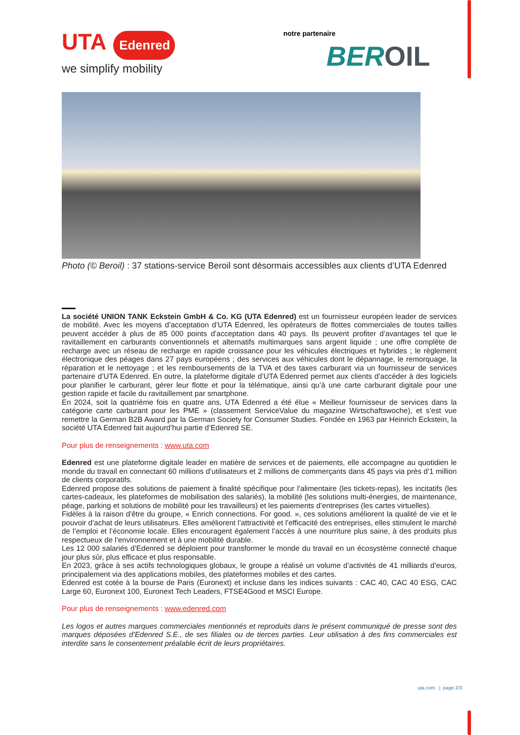UTA Edenred
we simplify mobility
notre partenaire
BEROIL
Photo (© Beroil) : 37 stations-service Beroil sont désormais accessibles aux clients d’UTA Edenred
La société UNION TANK Eckstein GmbH & Co. KG (UTA Edenred) est un fournisseur européen leader de services de mobilité. Avec les moyens d’acceptation d’UTA Edenred, les opérateurs de flottes commerciales de toutes tailles peuvent accéder à plus de 85 000 points d’acceptation dans 40 pays. Ils peuvent profiter d’avantages tel que le ravitaillement en carburants conventionnels et alternatifs multimarques sans argent liquide ; une offre complète de recharge avec un réseau de recharge en rapide croissance pour les véhicules électriques et hybrides ; le règlement électronique des péages dans 27 pays européens ; des services aux véhicules dont le dépannage, le remorquage, la réparation et le nettoyage ; et les remboursements de la TVA et des taxes carburant via un fournisseur de services partenaire d’UTA Edenred. En outre, la plateforme digitale d’UTA Edenred permet aux clients d’accéder à des logiciels pour planifier le carburant, gérer leur flotte et pour la télématique, ainsi qu’à une carte carburant digitale pour une gestion rapide et facile du ravitaillement par smartphone.
En 2024, soit la quatrième fois en quatre ans, UTA Edenred a été élue « Meilleur fournisseur de services dans la catégorie carte carburant pour les PME » (classement ServiceValue du magazine Wirtschaftswoche), et s’est vue remettre la German B2B Award par la German Society for Consumer Studies. Fondée en 1963 par Heinrich Eckstein, la société UTA Edenred fait aujourd’hui partie d’Edenred SE.
Pour plus de renseignements : www.uta.com
Edenred est une plateforme digitale leader en matière de services et de paiements, elle accompagne au quotidien le monde du travail en connectant 60 millions d’utilisateurs et 2 millions de commerçants dans 45 pays via près d’1 million de clients corporatifs.
Edenred propose des solutions de paiement à finalité spécifique pour l’alimentaire (les tickets-repas), les incitatifs (les cartes-cadeaux, les plateformes de mobilisation des salariés), la mobilité (les solutions multi-énergies, de maintenance, péage, parking et solutions de mobilité pour les travailleurs) et les paiements d’entreprises (les cartes virtuelles).
Fidèles à la raison d'être du groupe, « Enrich connections. For good. », ces solutions améliorent la qualité de vie et le pouvoir d’achat de leurs utilisateurs. Elles améliorent l’attractivité et l’efficacité des entreprises, elles stimulent le marché de l’emploi et l’économie locale. Elles encouragent également l’accès à une nourriture plus saine, à des produits plus respectueux de l’environnement et à une mobilité durable.
Les 12 000 salariés d’Edenred se déploient pour transformer le monde du travail en un écosystème connecté chaque jour plus sûr, plus efficace et plus responsable.
En 2023, grâce à ses actifs technologiques globaux, le groupe a réalisé un volume d’activités de 41 milliards d’euros, principalement via des applications mobiles, des plateformes mobiles et des cartes.
Edenred est cotée à la bourse de Paris (Euronext) et incluse dans les indices suivants : CAC 40, CAC 40 ESG, CAC Large 60, Euronext 100, Euronext Tech Leaders, FTSE4Good et MSCI Europe.
Pour plus de renseignements : www.edenred.com
Les logos et autres marques commerciales mentionnés et reproduits dans le présent communiqué de presse sont des marques déposées d’Edenred S.E., de ses filiales ou de tierces parties. Leur utilisation à des fins commerciales est interdite sans le consentement préalable écrit de leurs propriétaires.
uta.com | page 2/3